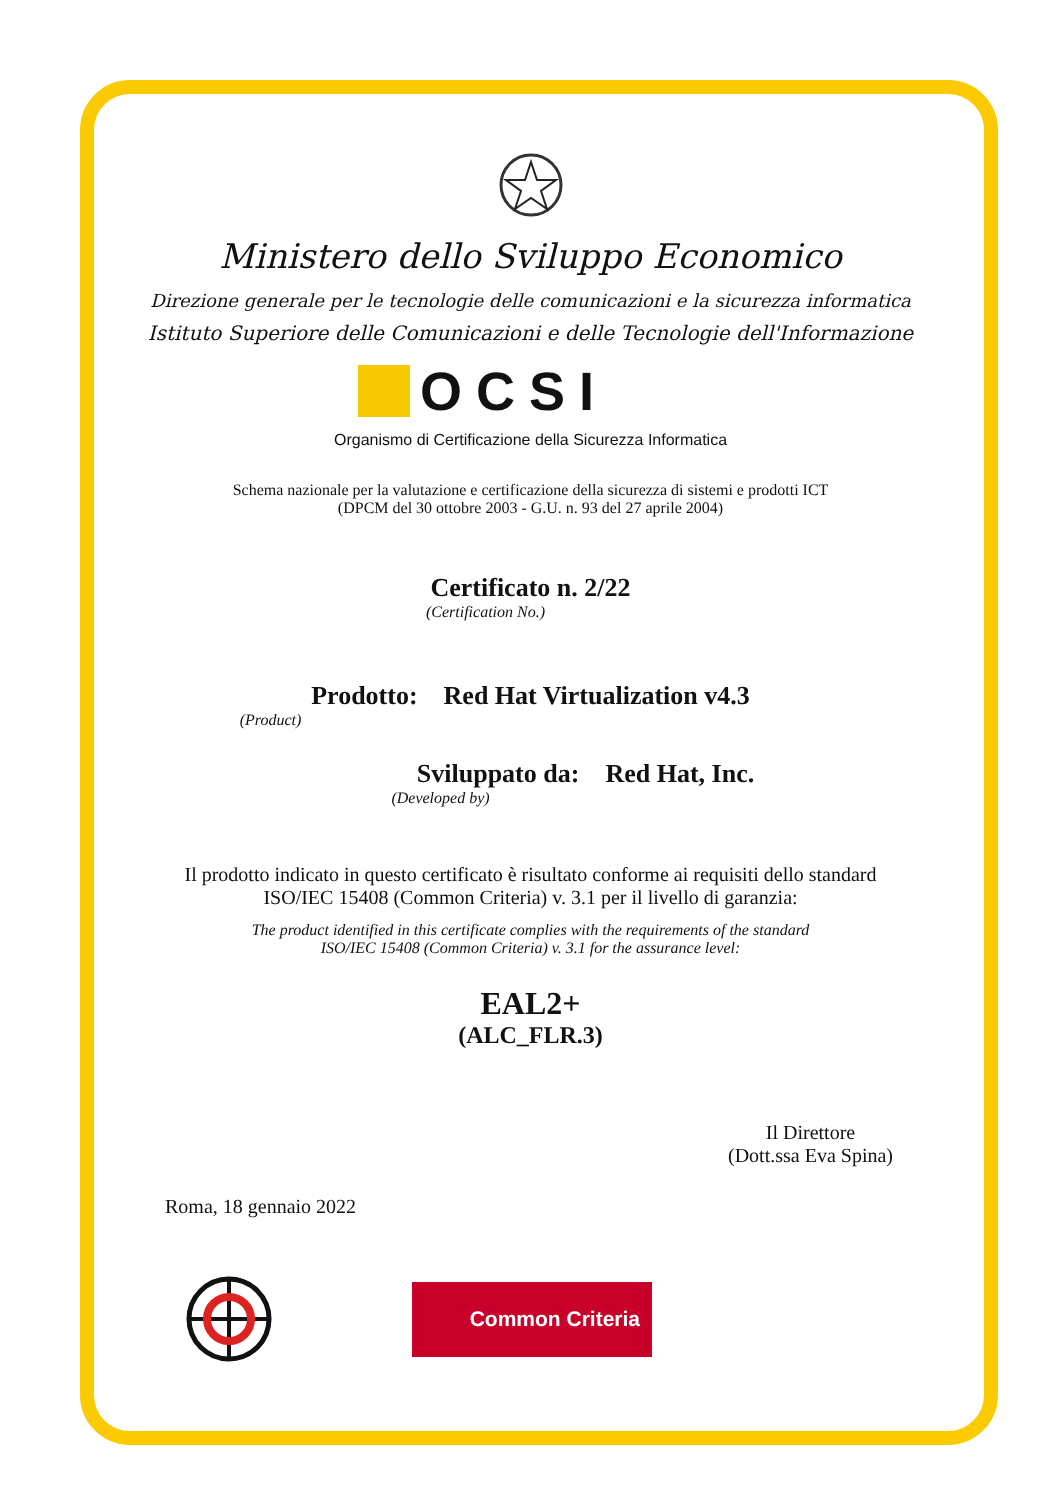Ministero dello Sviluppo Economico
Direzione generale per le tecnologie delle comunicazioni e la sicurezza informatica
Istituto Superiore delle Comunicazioni e delle Tecnologie dell'Informazione
OCSI
Organismo di Certificazione della Sicurezza Informatica
Schema nazionale per la valutazione e certificazione della sicurezza di sistemi e prodotti ICT
(DPCM del 30 ottobre 2003 - G.U. n. 93 del 27 aprile 2004)
Certificato n. 2/22
(Certification No.)
Prodotto: Red Hat Virtualization v4.3
(Product)
Sviluppato da: Red Hat, Inc.
(Developed by)
Il prodotto indicato in questo certificato è risultato conforme ai requisiti dello standard
ISO/IEC 15408 (Common Criteria) v. 3.1 per il livello di garanzia:
The product identified in this certificate complies with the requirements of the standard
ISO/IEC 15408 (Common Criteria) v. 3.1 for the assurance level:
EAL2+
(ALC_FLR.3)
Il Direttore
(Dott.ssa Eva Spina)
Roma, 18 gennaio 2022
Common Criteria